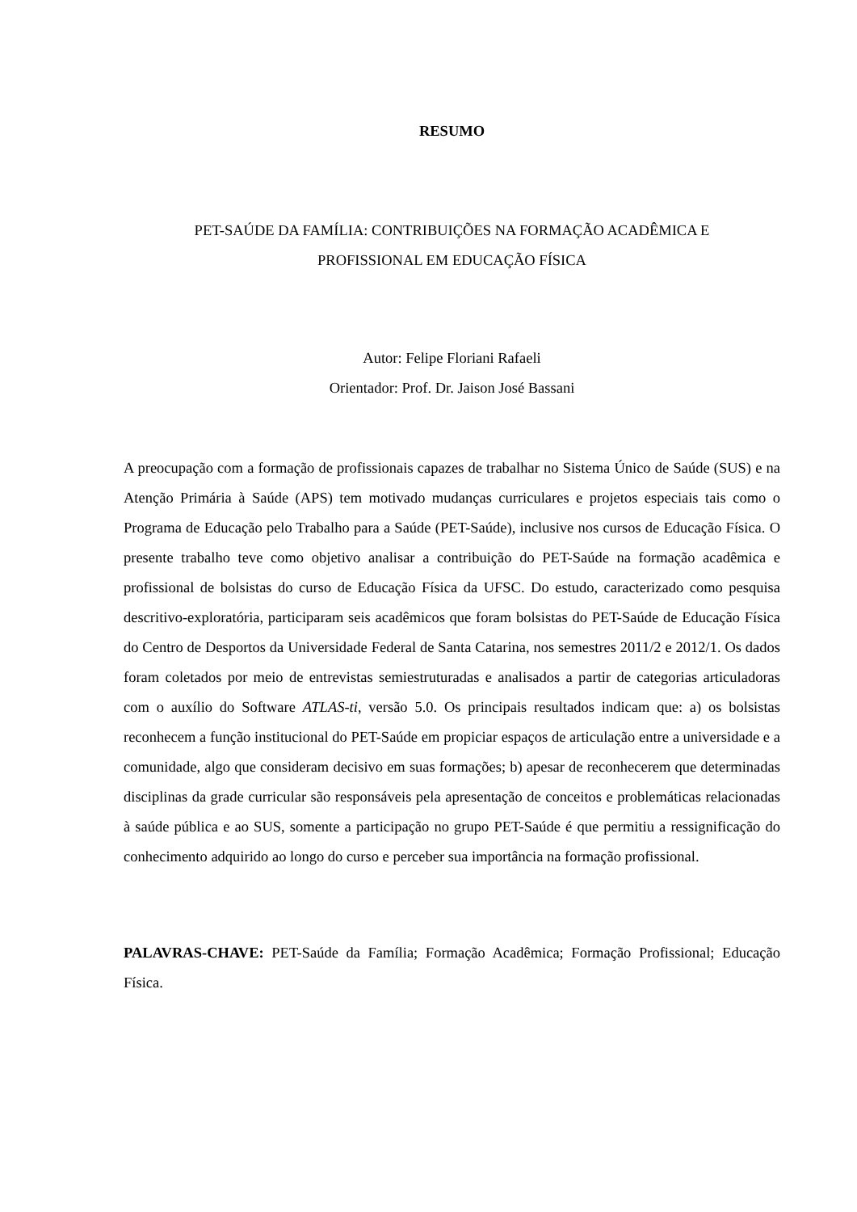RESUMO
PET-SAÚDE DA FAMÍLIA: CONTRIBUIÇÕES NA FORMAÇÃO ACADÊMICA E
PROFISSIONAL EM EDUCAÇÃO FÍSICA
Autor: Felipe Floriani Rafaeli
Orientador: Prof. Dr. Jaison José Bassani
A preocupação com a formação de profissionais capazes de trabalhar no Sistema Único de Saúde (SUS) e na Atenção Primária à Saúde (APS) tem motivado mudanças curriculares e projetos especiais tais como o Programa de Educação pelo Trabalho para a Saúde (PET-Saúde), inclusive nos cursos de Educação Física. O presente trabalho teve como objetivo analisar a contribuição do PET-Saúde na formação acadêmica e profissional de bolsistas do curso de Educação Física da UFSC. Do estudo, caracterizado como pesquisa descritivo-exploratória, participaram seis acadêmicos que foram bolsistas do PET-Saúde de Educação Física do Centro de Desportos da Universidade Federal de Santa Catarina, nos semestres 2011/2 e 2012/1. Os dados foram coletados por meio de entrevistas semiestruturadas e analisados a partir de categorias articuladoras com o auxílio do Software ATLAS-ti, versão 5.0. Os principais resultados indicam que: a) os bolsistas reconhecem a função institucional do PET-Saúde em propiciar espaços de articulação entre a universidade e a comunidade, algo que consideram decisivo em suas formações; b) apesar de reconhecerem que determinadas disciplinas da grade curricular são responsáveis pela apresentação de conceitos e problemáticas relacionadas à saúde pública e ao SUS, somente a participação no grupo PET-Saúde é que permitiu a ressignificação do conhecimento adquirido ao longo do curso e perceber sua importância na formação profissional.
PALAVRAS-CHAVE: PET-Saúde da Família; Formação Acadêmica; Formação Profissional; Educação Física.